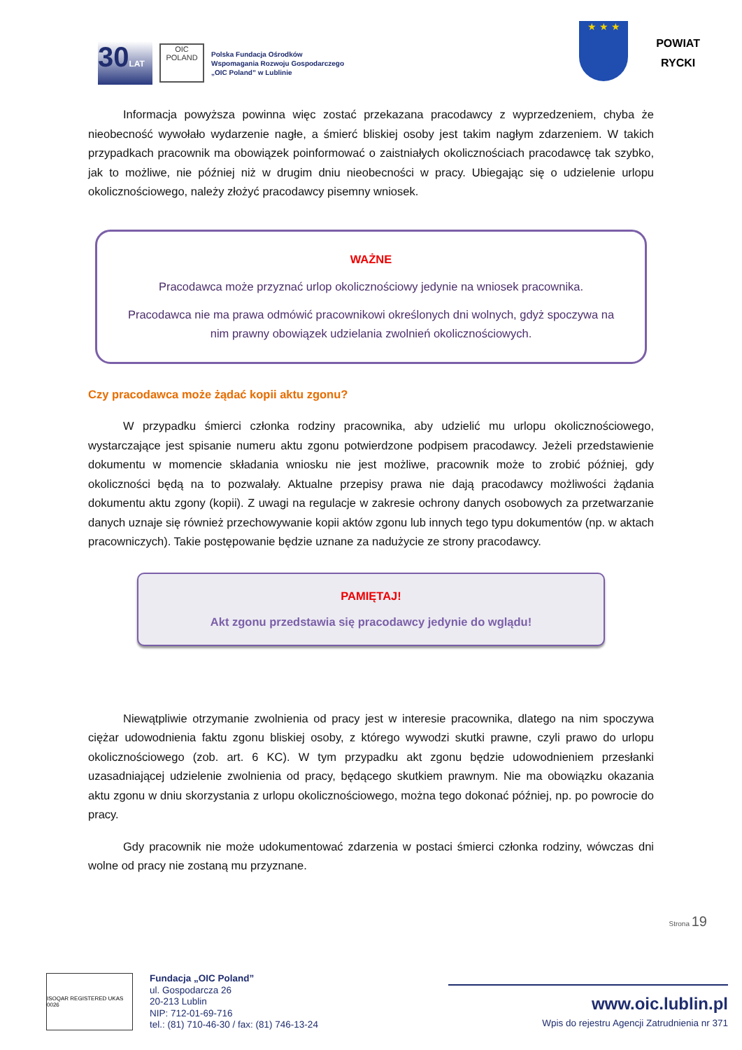30LAT
OIC
POLAND
Polska Fundacja Ośrodków
Wspomagania Rozwoju Gospodarczego
„OIC Poland” w Lublinie
★ ★ ★
POWIAT
RYCKI
Informacja powyższa powinna więc zostać przekazana pracodawcy z wyprzedzeniem, chyba że nieobecność wywołało wydarzenie nagłe, a śmierć bliskiej osoby jest takim nagłym zdarzeniem. W takich przypadkach pracownik ma obowiązek poinformować o zaistniałych okolicznościach pracodawcę tak szybko, jak to możliwe, nie później niż w drugim dniu nieobecności w pracy. Ubiegając się o udzielenie urlopu okolicznościowego, należy złożyć pracodawcy pisemny wniosek.
WAŻNE
Pracodawca może przyznać urlop okolicznościowy jedynie na wniosek pracownika.
Pracodawca nie ma prawa odmówić pracownikowi określonych dni wolnych, gdyż spoczywa na nim prawny obowiązek udzielania zwolnień okolicznościowych.
Czy pracodawca może żądać kopii aktu zgonu?
W przypadku śmierci członka rodziny pracownika, aby udzielić mu urlopu okolicznościowego, wystarczające jest spisanie numeru aktu zgonu potwierdzone podpisem pracodawcy. Jeżeli przedstawienie dokumentu w momencie składania wniosku nie jest możliwe, pracownik może to zrobić później, gdy okoliczności będą na to pozwalały. Aktualne przepisy prawa nie dają pracodawcy możliwości żądania dokumentu aktu zgony (kopii). Z uwagi na regulacje w zakresie ochrony danych osobowych za przetwarzanie danych uznaje się również przechowywanie kopii aktów zgonu lub innych tego typu dokumentów (np. w aktach pracowniczych). Takie postępowanie będzie uznane za nadużycie ze strony pracodawcy.
PAMIĘTAJ!
Akt zgonu przedstawia się pracodawcy jedynie do wglądu!
Niewątpliwie otrzymanie zwolnienia od pracy jest w interesie pracownika, dlatego na nim spoczywa ciężar udowodnienia faktu zgonu bliskiej osoby, z którego wywodzi skutki prawne, czyli prawo do urlopu okolicznościowego (zob. art. 6 KC). W tym przypadku akt zgonu będzie udowodnieniem przesłanki uzasadniającej udzielenie zwolnienia od pracy, będącego skutkiem prawnym. Nie ma obowiązku okazania aktu zgonu w dniu skorzystania z urlopu okolicznościowego, można tego dokonać później, np. po powrocie do pracy.
Gdy pracownik nie może udokumentować zdarzenia w postaci śmierci członka rodziny, wówczas dni wolne od pracy nie zostaną mu przyznane.
Strona 19
ISOQAR REGISTERED UKAS 0026
Fundacja „OIC Poland”
ul. Gospodarcza 26
20-213 Lublin
NIP: 712-01-69-716
tel.: (81) 710-46-30 / fax: (81) 746-13-24
www.oic.lublin.pl
Wpis do rejestru Agencji Zatrudnienia nr 371